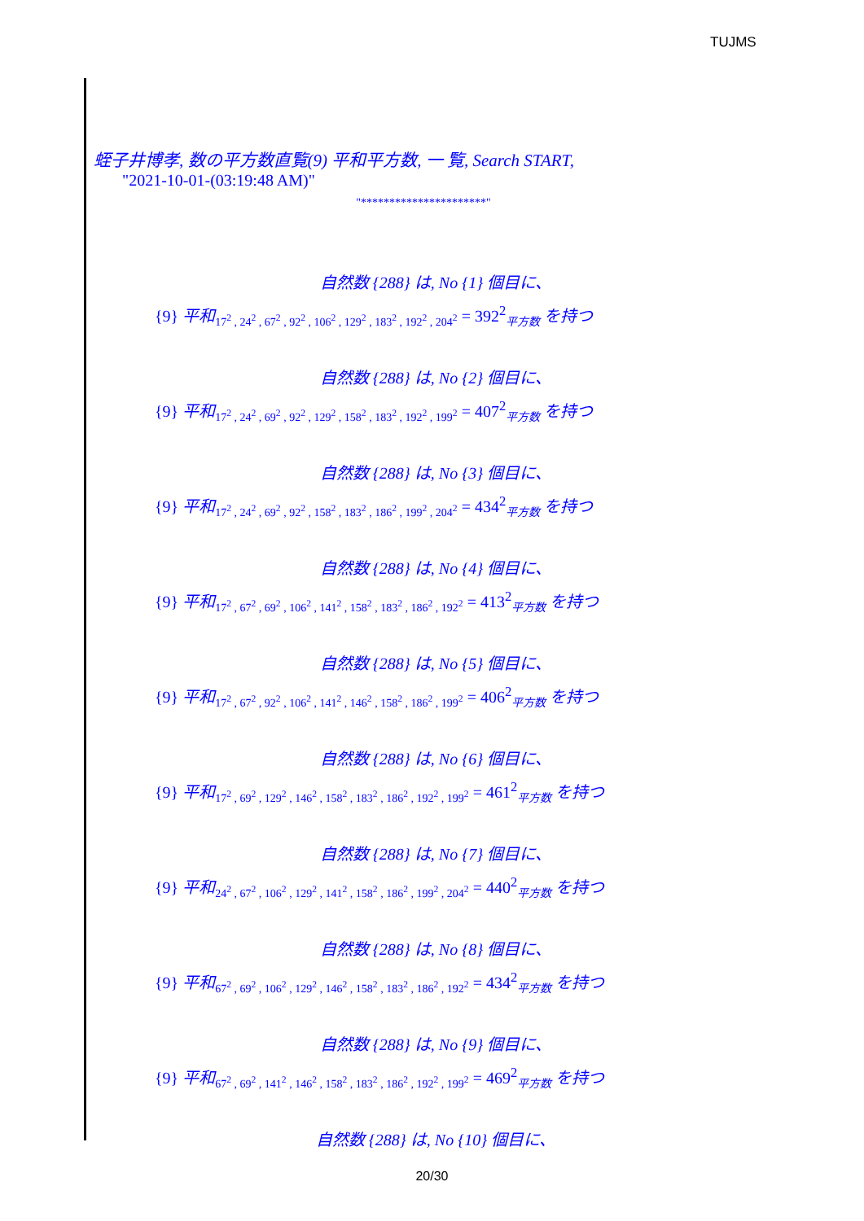TUJMS
蛭子井博孝, 数の平方数直覧(9) 平和平方数, 一 覧, Search START,
"2021-10-01-(03:19:48 AM)"
"**********************"
自然数 {288} は, No {1} 個目に、
{9} 平和<sub>17<sup>2</sup> , 24<sup>2</sup> , 67<sup>2</sup> , 92<sup>2</sup> , 106<sup>2</sup> , 129<sup>2</sup> , 183<sup>2</sup> , 192<sup>2</sup> , 204<sup>2</sup></sub> = 392<sup>2</sup><sub>平方数</sub> を持つ
自然数 {288} は, No {2} 個目に、
{9} 平和<sub>17<sup>2</sup> , 24<sup>2</sup> , 69<sup>2</sup> , 92<sup>2</sup> , 129<sup>2</sup> , 158<sup>2</sup> , 183<sup>2</sup> , 192<sup>2</sup> , 199<sup>2</sup></sub> = 407<sup>2</sup><sub>平方数</sub> を持つ
自然数 {288} は, No {3} 個目に、
{9} 平和<sub>17<sup>2</sup> , 24<sup>2</sup> , 69<sup>2</sup> , 92<sup>2</sup> , 158<sup>2</sup> , 183<sup>2</sup> , 186<sup>2</sup> , 199<sup>2</sup> , 204<sup>2</sup></sub> = 434<sup>2</sup><sub>平方数</sub> を持つ
自然数 {288} は, No {4} 個目に、
{9} 平和<sub>17<sup>2</sup> , 67<sup>2</sup> , 69<sup>2</sup> , 106<sup>2</sup> , 141<sup>2</sup> , 158<sup>2</sup> , 183<sup>2</sup> , 186<sup>2</sup> , 192<sup>2</sup></sub> = 413<sup>2</sup><sub>平方数</sub> を持つ
自然数 {288} は, No {5} 個目に、
{9} 平和<sub>17<sup>2</sup> , 67<sup>2</sup> , 92<sup>2</sup> , 106<sup>2</sup> , 141<sup>2</sup> , 146<sup>2</sup> , 158<sup>2</sup> , 186<sup>2</sup> , 199<sup>2</sup></sub> = 406<sup>2</sup><sub>平方数</sub> を持つ
自然数 {288} は, No {6} 個目に、
{9} 平和<sub>17<sup>2</sup> , 69<sup>2</sup> , 129<sup>2</sup> , 146<sup>2</sup> , 158<sup>2</sup> , 183<sup>2</sup> , 186<sup>2</sup> , 192<sup>2</sup> , 199<sup>2</sup></sub> = 461<sup>2</sup><sub>平方数</sub> を持つ
自然数 {288} は, No {7} 個目に、
{9} 平和<sub>24<sup>2</sup> , 67<sup>2</sup> , 106<sup>2</sup> , 129<sup>2</sup> , 141<sup>2</sup> , 158<sup>2</sup> , 186<sup>2</sup> , 199<sup>2</sup> , 204<sup>2</sup></sub> = 440<sup>2</sup><sub>平方数</sub> を持つ
自然数 {288} は, No {8} 個目に、
{9} 平和<sub>67<sup>2</sup> , 69<sup>2</sup> , 106<sup>2</sup> , 129<sup>2</sup> , 146<sup>2</sup> , 158<sup>2</sup> , 183<sup>2</sup> , 186<sup>2</sup> , 192<sup>2</sup></sub> = 434<sup>2</sup><sub>平方数</sub> を持つ
自然数 {288} は, No {9} 個目に、
{9} 平和<sub>67<sup>2</sup> , 69<sup>2</sup> , 141<sup>2</sup> , 146<sup>2</sup> , 158<sup>2</sup> , 183<sup>2</sup> , 186<sup>2</sup> , 192<sup>2</sup> , 199<sup>2</sup></sub> = 469<sup>2</sup><sub>平方数</sub> を持つ
自然数 {288} は, No {10} 個目に、
20/30